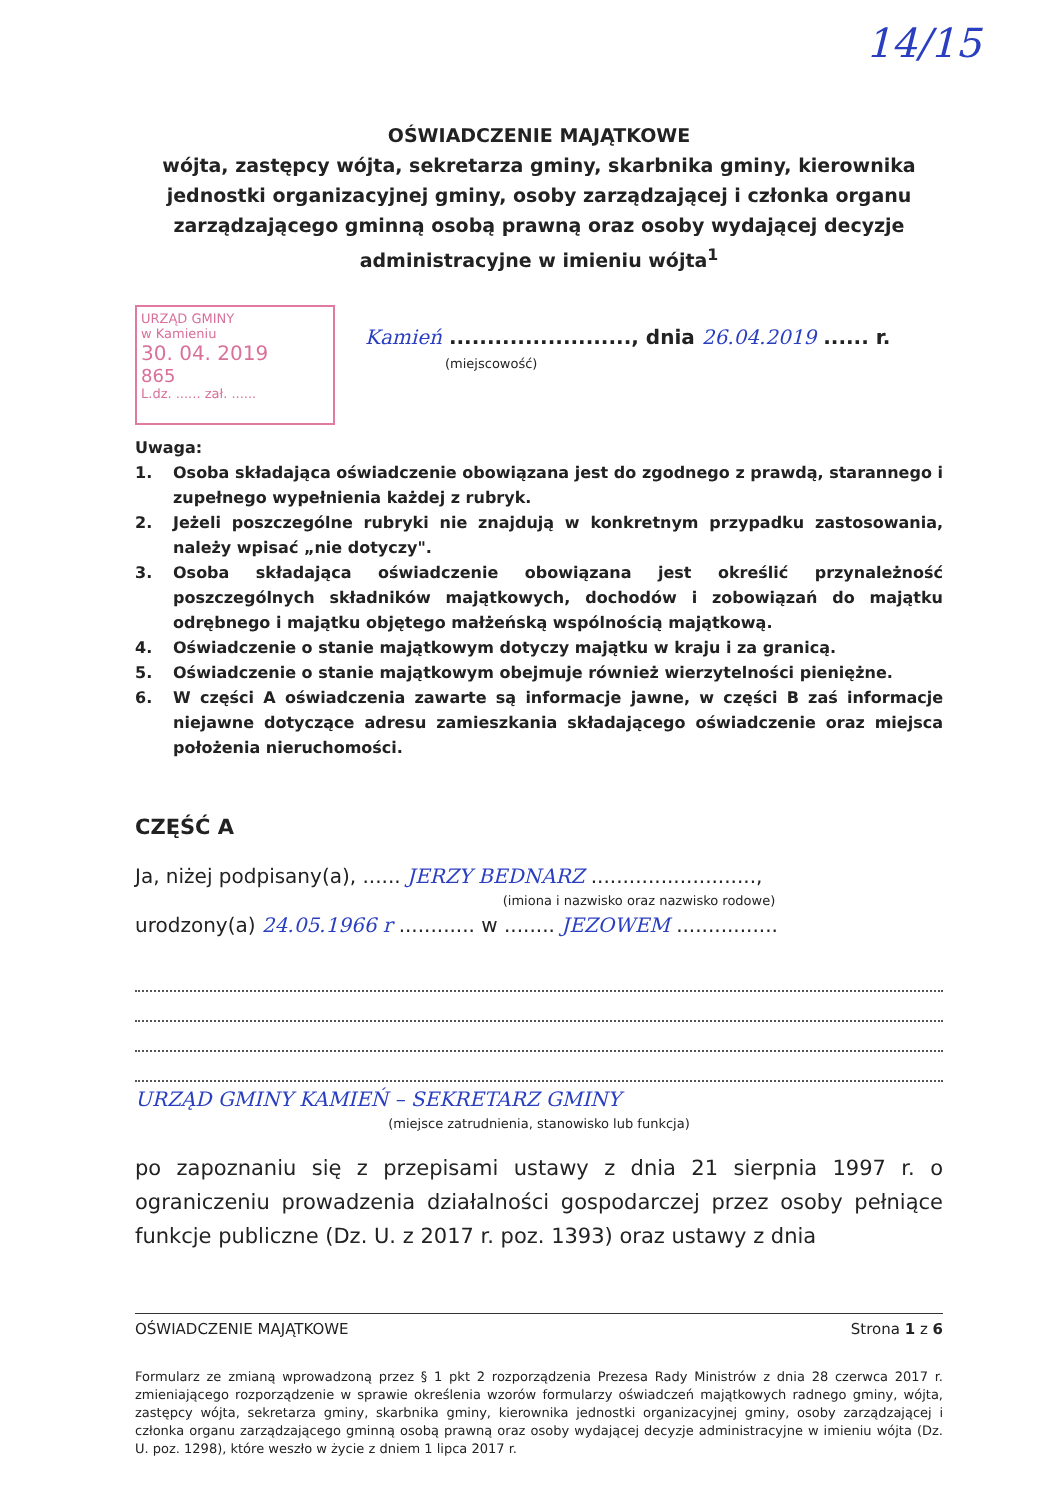14/15
OŚWIADCZENIE MAJĄTKOWE
wójta, zastępcy wójta, sekretarza gminy, skarbnika gminy, kierownika jednostki organizacyjnej gminy, osoby zarządzającej i członka organu zarządzającego gminną osobą prawną oraz osoby wydającej decyzje administracyjne w imieniu wójta<sup>1</sup>
URZĄD GMINY
w Kamieniu
30. 04. 2019
865
L.dz. ...... zał. ......
Kamień ........................, dnia 26.04.2019 ...... r.
(miejscowość)
Uwaga:
1. Osoba składająca oświadczenie obowiązana jest do zgodnego z prawdą, starannego i zupełnego wypełnienia każdej z rubryk.
2. Jeżeli poszczególne rubryki nie znajdują w konkretnym przypadku zastosowania, należy wpisać „nie dotyczy".
3. Osoba składająca oświadczenie obowiązana jest określić przynależność poszczególnych składników majątkowych, dochodów i zobowiązań do majątku odrębnego i majątku objętego małżeńską wspólnością majątkową.
4. Oświadczenie o stanie majątkowym dotyczy majątku w kraju i za granicą.
5. Oświadczenie o stanie majątkowym obejmuje również wierzytelności pieniężne.
6. W części A oświadczenia zawarte są informacje jawne, w części B zaś informacje niejawne dotyczące adresu zamieszkania składającego oświadczenie oraz miejsca położenia nieruchomości.
CZĘŚĆ A
Ja, niżej podpisany(a), ...... JERZY BEDNARZ ..........................,
(imiona i nazwisko oraz nazwisko rodowe)
urodzony(a) 24.05.1966 r ............ w ........ JEZOWEM ................
URZĄD GMINY KAMIEŃ – SEKRETARZ GMINY
(miejsce zatrudnienia, stanowisko lub funkcja)
po zapoznaniu się z przepisami ustawy z dnia 21 sierpnia 1997 r. o ograniczeniu prowadzenia działalności gospodarczej przez osoby pełniące funkcje publiczne (Dz. U. z 2017 r. poz. 1393) oraz ustawy z dnia
OŚWIADCZENIE MAJĄTKOWE Strona 1 z 6
Formularz ze zmianą wprowadzoną przez § 1 pkt 2 rozporządzenia Prezesa Rady Ministrów z dnia 28 czerwca 2017 r. zmieniającego rozporządzenie w sprawie określenia wzorów formularzy oświadczeń majątkowych radnego gminy, wójta, zastępcy wójta, sekretarza gminy, skarbnika gminy, kierownika jednostki organizacyjnej gminy, osoby zarządzającej i członka organu zarządzającego gminną osobą prawną oraz osoby wydającej decyzje administracyjne w imieniu wójta (Dz. U. poz. 1298), które weszło w życie z dniem 1 lipca 2017 r.